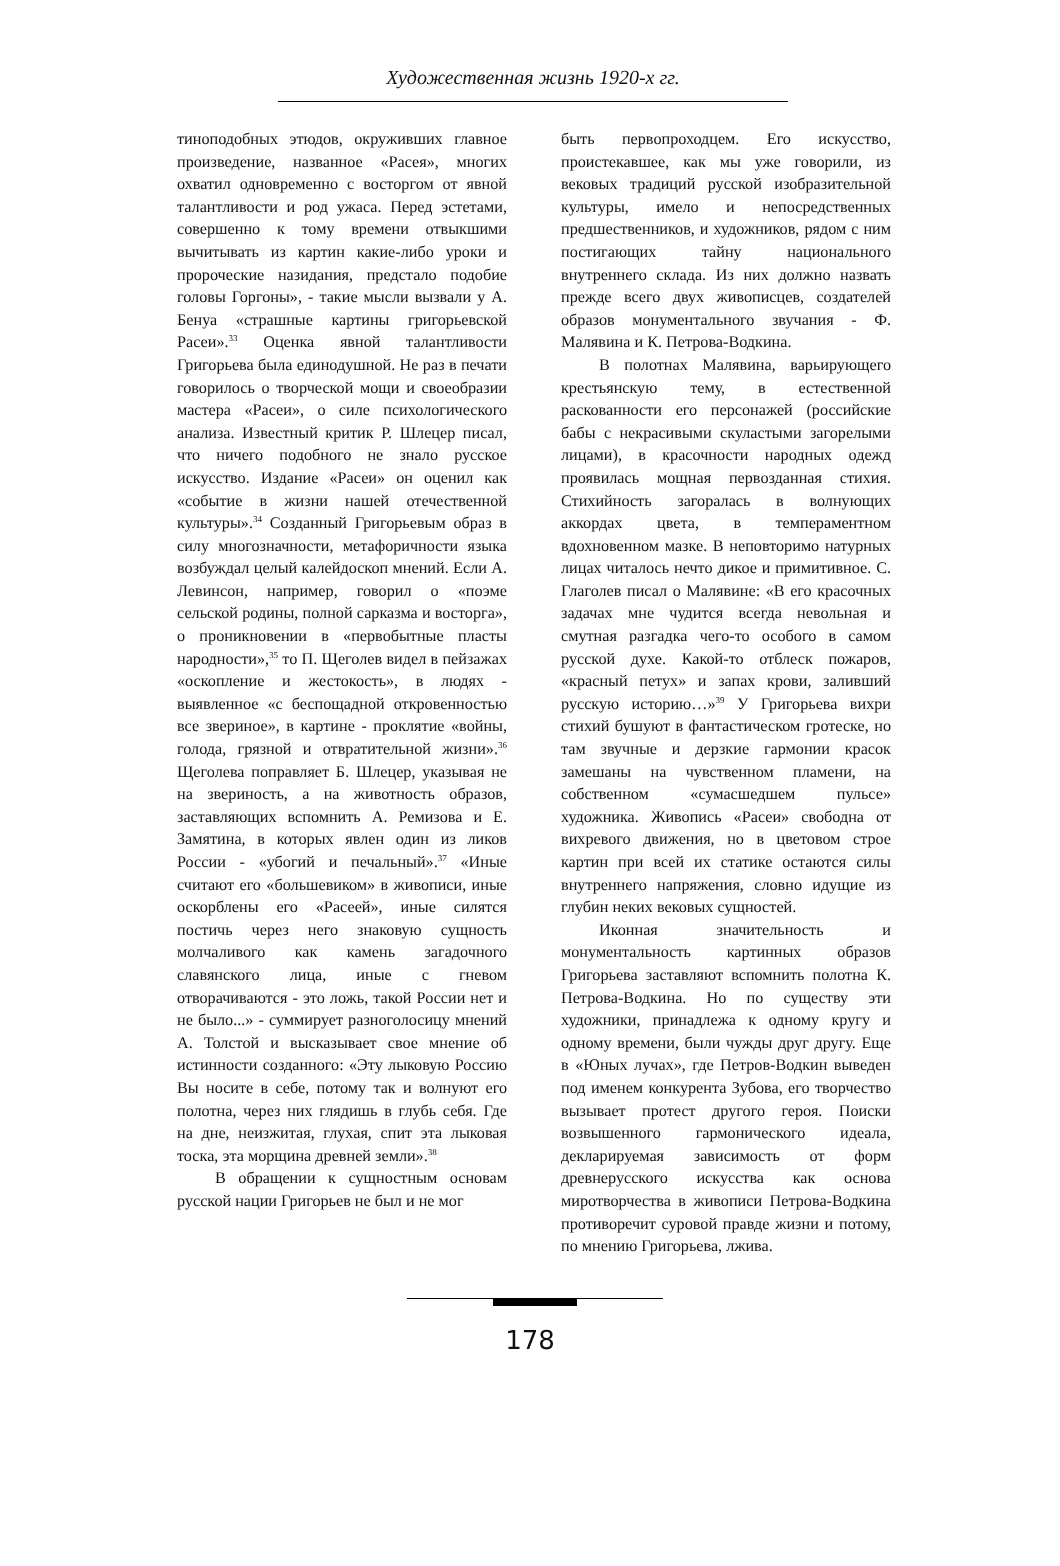Художественная жизнь 1920-х гг.
тиноподобных этюдов, окруживших главное произведение, названное «Расея», многих охватил одновременно с восторгом от явной талантливости и род ужаса. Перед эстетами, совершенно к тому времени отвыкшими вычитывать из картин какие-либо уроки и пророческие назидания, предстало подобие головы Горгоны», - такие мысли вызвали у А. Бенуа «страшные картины григорьевской Расеи».<sup>33</sup> Оценка явной талантливости Григорьева была единодушной. Не раз в печати говорилось о творческой мощи и своеобразии мастера «Расеи», о силе психологического анализа. Известный критик Р. Шлецер писал, что ничего подобного не знало русское искусство. Издание «Расеи» он оценил как «событие в жизни нашей отечественной культуры».<sup>34</sup> Созданный Григорьевым образ в силу многозначности, метафоричности языка возбуждал целый калейдоскоп мнений. Если А. Левинсон, например, говорил о «поэме сельской родины, полной сарказма и восторга», о проникновении в «первобытные пласты народности»,<sup>35</sup> то П. Щеголев видел в пейзажах «оскопление и жестокость», в людях - выявленное «с беспощадной откровенностью все звериное», в картине - проклятие «войны, голода, грязной и отвратительной жизни».<sup>36</sup> Щеголева поправляет Б. Шлецер, указывая не на звериность, а на животность образов, заставляющих вспомнить А. Ремизова и Е. Замятина, в которых явлен один из ликов России - «убогий и печальный».<sup>37</sup> «Иные считают его «большевиком» в живописи, иные оскорблены его «Расеей», иные силятся постичь через него знаковую сущность молчаливого как камень загадочного славянского лица, иные с гневом отворачиваются - это ложь, такой России нет и не было...» - суммирует разноголосицу мнений А. Толстой и высказывает свое мнение об истинности созданного: «Эту лыковую Россию Вы носите в себе, потому так и волнуют его полотна, через них глядишь в глубь себя. Где на дне, неизжитая, глухая, спит эта лыковая тоска, эта морщина древней земли».<sup>38</sup>
В обращении к сущностным основам русской нации Григорьев не был и не мог
быть первопроходцем. Его искусство, проистекавшее, как мы уже говорили, из вековых традиций русской изобразительной культуры, имело и непосредственных предшественников, и художников, рядом с ним постигающих тайну национального внутреннего склада. Из них должно назвать прежде всего двух живописцев, создателей образов монументального звучания - Ф. Малявина и К. Петрова-Водкина.
В полотнах Малявина, варьирующего крестьянскую тему, в естественной раскованности его персонажей (российские бабы с некрасивыми скуластыми загорелыми лицами), в красочности народных одежд проявилась мощная первозданная стихия. Стихийность загоралась в волнующих аккордах цвета, в темпераментном вдохновенном мазке. В неповторимо натурных лицах читалось нечто дикое и примитивное. С. Глаголев писал о Малявине: «В его красочных задачах мне чудится всегда невольная и смутная разгадка чего-то особого в самом русской духе. Какой-то отблеск пожаров, «красный петух» и запах крови, заливший русскую историю…»<sup>39</sup> У Григорьева вихри стихий бушуют в фантастическом гротеске, но там звучные и дерзкие гармонии красок замешаны на чувственном пламени, на собственном «сумасшедшем пульсе» художника. Живопись «Расеи» свободна от вихревого движения, но в цветовом строе картин при всей их статике остаются силы внутреннего напряжения, словно идущие из глубин неких вековых сущностей.
Иконная значительность и монументальность картинных образов Григорьева заставляют вспомнить полотна К. Петрова-Водкина. Но по существу эти художники, принадлежа к одному кругу и одному времени, были чужды друг другу. Еще в «Юных лучах», где Петров-Водкин выведен под именем конкурента Зубова, его творчество вызывает протест другого героя. Поиски возвышенного гармонического идеала, декларируемая зависимость от форм древнерусского искусства как основа миротворчества в живописи Петрова-Водкина противоречит суровой правде жизни и потому, по мнению Григорьева, лжива.
178